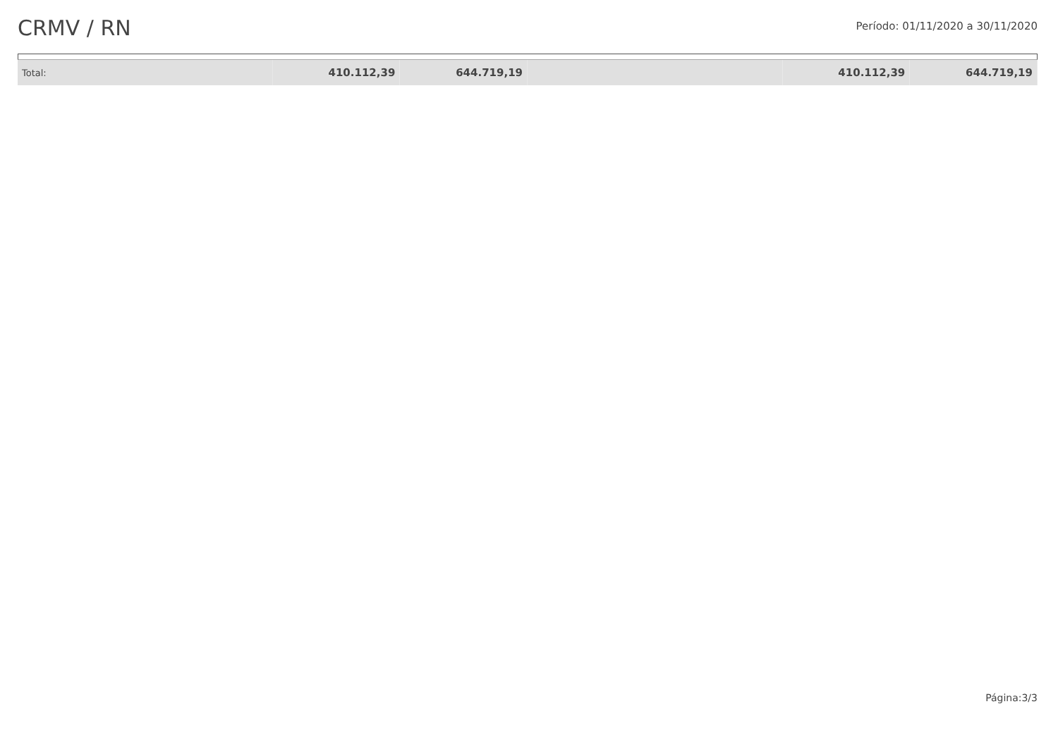CRMV / RN
Período: 01/11/2020 a 30/11/2020
| Total: | 410.112,39 | 644.719,19 | | 410.112,39 | 644.719,19 |
Página:3/3